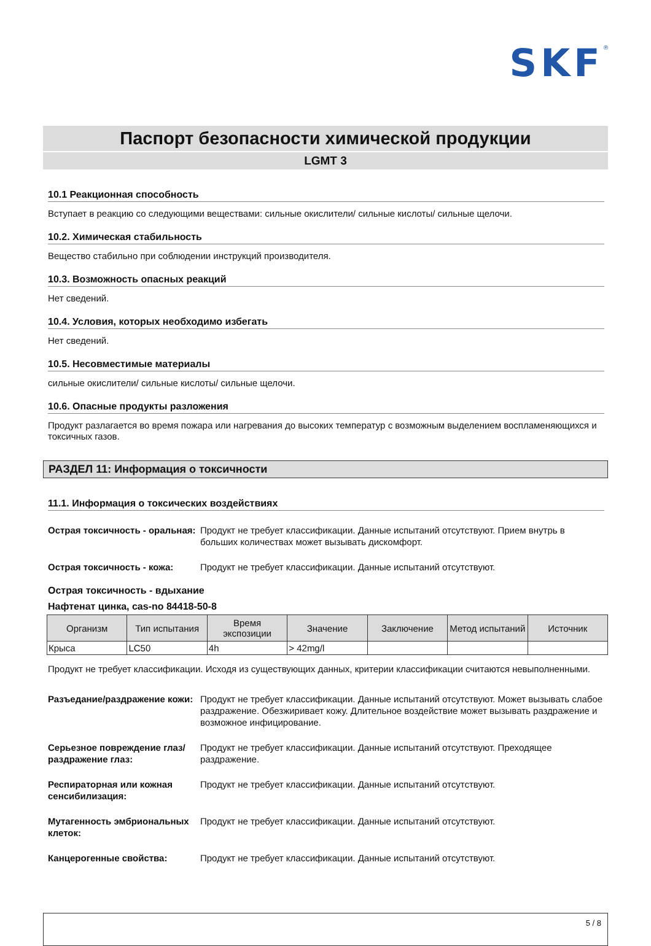SKF<sup>®</sup>
Паспорт безопасности химической продукции
LGMT 3
10.1 Реакционная способность
Вступает в реакцию со следующими веществами: сильные окислители/ сильные кислоты/ сильные щелочи.
10.2. Химическая стабильность
Вещество стабильно при соблюдении инструкций производителя.
10.3. Возможность опасных реакций
Нет сведений.
10.4. Условия, которых необходимо избегать
Нет сведений.
10.5. Несовместимые материалы
сильные окислители/ сильные кислоты/ сильные щелочи.
10.6. Опасные продукты разложения
Продукт разлагается во время пожара или нагревания до высоких температур с возможным выделением воспламеняющихся и токсичных газов.
РАЗДЕЛ 11: Информация о токсичности
11.1. Информация о токсических воздействиях
Острая токсичность - оральная: Продукт не требует классификации. Данные испытаний отсутствуют. Прием внутрь в больших количествах может вызывать дискомфорт.
Острая токсичность - кожа: Продукт не требует классификации. Данные испытаний отсутствуют.
Острая токсичность - вдыхание
Нафтенат цинка, cas-no 84418-50-8
| Организм | Тип испытания | Время экспозиции | Значение | Заключение | Метод испытаний | Источник |
| --- | --- | --- | --- | --- | --- | --- |
| Крыса | LC50 | 4h | > 42mg/l | | | |
Продукт не требует классификации. Исходя из существующих данных, критерии классификации считаются невыполненными.
Разъедание/раздражение кожи: Продукт не требует классификации. Данные испытаний отсутствуют. Может вызывать слабое раздражение. Обезжиривает кожу. Длительное воздействие может вызывать раздражение и возможное инфицирование.
Серьезное повреждение глаз/раздражение глаз: Продукт не требует классификации. Данные испытаний отсутствуют. Преходящее раздражение.
Респираторная или кожная сенсибилизация: Продукт не требует классификации. Данные испытаний отсутствуют.
Мутагенность эмбриональных клеток: Продукт не требует классификации. Данные испытаний отсутствуют.
Канцерогенные свойства: Продукт не требует классификации. Данные испытаний отсутствуют.
5 / 8